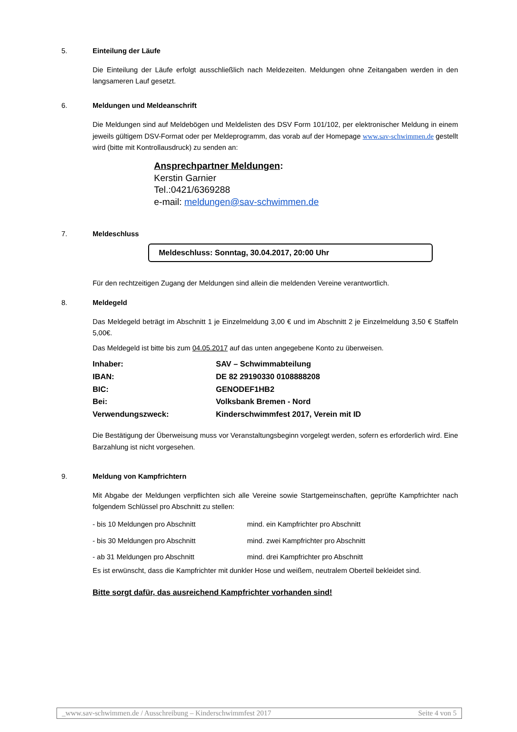5. Einteilung der Läufe
Die Einteilung der Läufe erfolgt ausschließlich nach Meldezeiten. Meldungen ohne Zeitangaben werden in den langsameren Lauf gesetzt.
6. Meldungen und Meldeanschrift
Die Meldungen sind auf Meldebögen und Meldelisten des DSV Form 101/102, per elektronischer Meldung in einem jeweils gültigem DSV-Format oder per Meldeprogramm, das vorab auf der Homepage www.sav-schwimmen.de gestellt wird (bitte mit Kontrollausdruck) zu senden an:
Ansprechpartner Meldungen:
Kerstin Garnier
Tel.:0421/6369288
e-mail: meldungen@sav-schwimmen.de
7. Meldeschluss
Meldeschluss: Sonntag, 30.04.2017, 20:00 Uhr
Für den rechtzeitigen Zugang der Meldungen sind allein die meldenden Vereine verantwortlich.
8. Meldegeld
Das Meldegeld beträgt im Abschnitt 1 je Einzelmeldung 3,00 € und im Abschnitt 2 je Einzelmeldung 3,50 € Staffeln 5,00€.
Das Meldegeld ist bitte bis zum 04.05.2017 auf das unten angegebene Konto zu überweisen.
| Inhaber: | SAV – Schwimmabteilung |
| IBAN: | DE 82 29190330 0108888208 |
| BIC: | GENODEF1HB2 |
| Bei: | Volksbank Bremen - Nord |
| Verwendungszweck: | Kinderschwimmfest 2017, Verein mit ID |
Die Bestätigung der Überweisung muss vor Veranstaltungsbeginn vorgelegt werden, sofern es erforderlich wird. Eine Barzahlung ist nicht vorgesehen.
9. Meldung von Kampfrichtern
Mit Abgabe der Meldungen verpflichten sich alle Vereine sowie Startgemeinschaften, geprüfte Kampfrichter nach folgendem Schlüssel pro Abschnitt zu stellen:
| - bis 10 Meldungen pro Abschnitt | mind. ein Kampfrichter pro Abschnitt |
| - bis 30 Meldungen pro Abschnitt | mind. zwei Kampfrichter pro Abschnitt |
| - ab 31 Meldungen pro Abschnitt | mind. drei Kampfrichter pro Abschnitt |
Es ist erwünscht, dass die Kampfrichter mit dunkler Hose und weißem, neutralem Oberteil bekleidet sind.
Bitte sorgt dafür, das ausreichend Kampfrichter vorhanden sind!
_www.sav-schwimmen.de / Ausschreibung – Kinderschwimmfest 2017 Seite 4 von 5